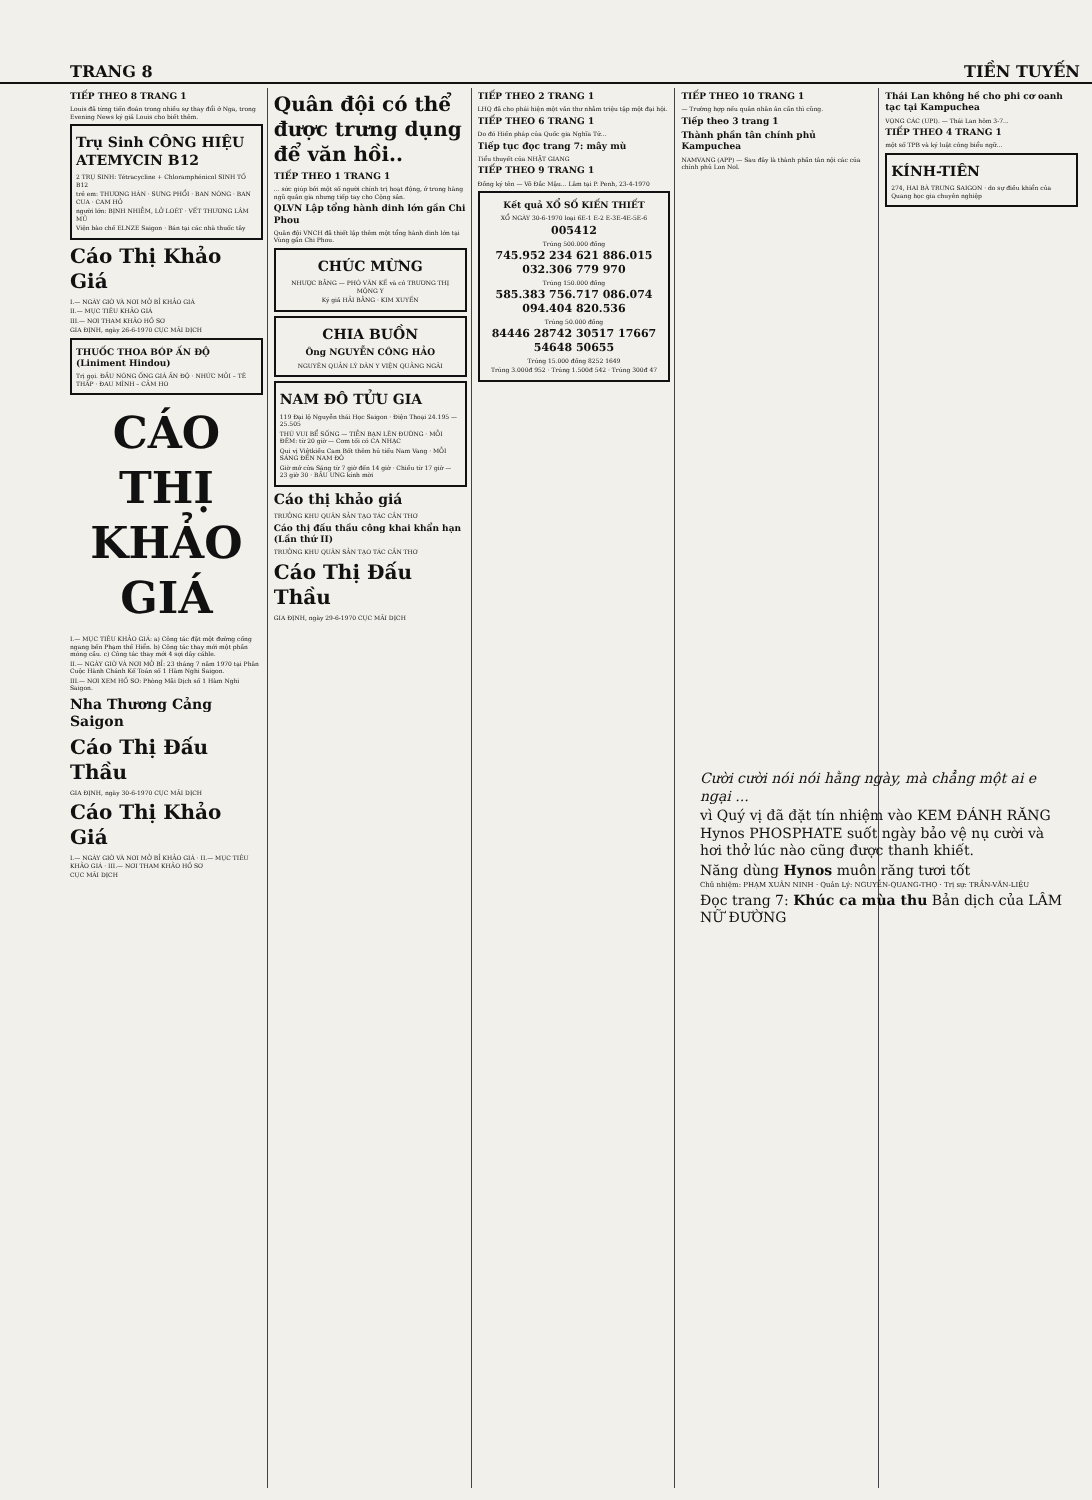TRANG 8 TIỀN TUYẾN
TIẾP THEO 8 TRANG 1
Louis đã từng tiến đoán trong nhiều sự thay đổi ở Nga, trong Evening News ký giả Louis cho biết thêm.
Trụ Sinh CÔNG HIỆU ATEMYCIN B12
2 TRỤ SINH: Tétracycline + Chloramphénicol SINH TỐ B12
trẻ em: THƯƠNG HÀN · SƯNG PHỔI · BAN NÓNG · BAN CUA · CAM HỎ
người lớn: BỊNH NHIỄM, LỞ LOÉT · VẾT THƯƠNG LÂM MỦ
Viện bào chế ELNZE Saigon · Bán tại các nhà thuốc tây
Cáo Thị Khảo Giá
I.— NGÀY GIỜ VÀ NƠI MỞ BỈ KHẢO GIÁ
II.— MỤC TIÊU KHẢO GIÁ
III.— NƠI THAM KHẢO HỒ SƠ
GIA ĐỊNH, ngày 26-6-1970 CỤC MÃI DỊCH
THUỐC THOA BÓP ẤN ĐỘ (Liniment Hindou)
Trị gọi. ĐẦU NÓNG ỐNG GIÁ ẤN ĐỘ · NHỨC MỎI – TÊ THẤP · ĐAU MÌNH – CẢM HO
CÁO THỊ KHẢO GIÁ
I.— MỤC TIÊU KHẢO GIÁ: a) Công tác đặt một đường cống ngang bến Phạm thế Hiển. b) Công tác thay mới một phần móng cầu. c) Công tác thay mới 4 sợi dây cáble.
II.— NGÀY GIỜ VÀ NƠI MỞ BỈ: 23 tháng 7 năm 1970 tại Phân Cuộc Hành Chánh Kế Toán số 1 Hàm Nghi Saigon.
III.— NƠI XEM HỒ SƠ: Phòng Mãi Dịch số 1 Hàm Nghi Saigon.
Nha Thương Cảng Saigon
Cáo Thị Đấu Thầu
GIA ĐỊNH, ngày 30-6-1970 CỤC MÃI DỊCH
Cáo Thị Khảo Giá
I.— NGÀY GIỜ VÀ NƠI MỞ BỈ KHẢO GIÁ · II.— MỤC TIÊU KHẢO GIÁ · III.— NƠI THAM KHẢO HỒ SƠ
CỤC MÃI DỊCH
Quân đội có thể được trưng dụng để văn hồi..
TIẾP THEO 1 TRANG 1
... sức giúp bởi một số người chính trị hoạt động, ở trong hàng ngũ quân gia nhưng tiếp tay cho Cộng sản.
QLVN Lập tổng hành dinh lớn gần Chi Phou
Quân đội VNCH đã thiết lập thêm một tổng hành dinh lớn tại Vùng gần Chi Phou.
CHÚC MỪNG
NHƯỢC BẰNG — PHÓ VĂN KẾ và cô TRƯƠNG THỊ MỘNG Y
Ký giả HẢI BẰNG · KIM XUYẾN
CHIA BUỒN
Ông NGUYỄN CÔNG HẢO
NGUYÊN QUẢN LÝ DÂN Y VIỆN QUẢNG NGÃI
NAM ĐÔ TỬU GIA
119 Đại lộ Nguyễn thái Học Saigon · Điện Thoại 24.195 — 25.505
THÚ VUI BỂ SỐNG — TIỄN BẠN LÊN ĐƯỜNG · MỖI ĐÊM: từ 20 giờ — Cơm tối có CA NHẠC
Qui vị Việtkiều Cam Bốt thêm hủ tiếu Nam Vang · MỖI SÁNG ĐẾN NAM ĐÔ
Giờ mở cửa Sáng từ 7 giờ đến 14 giờ · Chiều từ 17 giờ — 23 giờ 30 · BẦU ƯNG kính mời
Cáo thị khảo giá
TRƯỞNG KHU QUÂN SẢN TẠO TÁC CẦN THƠ
Cáo thị đấu thầu công khai khẩn hạn (Lần thứ II)
TRƯỞNG KHU QUÂN SẢN TẠO TÁC CẦN THƠ
Cáo Thị Đấu Thầu
GIA ĐỊNH, ngày 29-6-1970 CỤC MÃI DỊCH
TIẾP THEO 2 TRANG 1
LHQ đã cho phái hiện một văn thư nhằm triệu tập một đại hội.
TIẾP THEO 6 TRANG 1
Do đó Hiến pháp của Quốc gia Nghĩa Tử...
Tiếp tục đọc trang 7: mây mù
Tiểu thuyết của NHẬT GIANG
TIẾP THEO 9 TRANG 1
Đồng ký tên — Võ Đắc Mậu... Lâm tại P. Penh, 23-4-1970
Kết quả XỔ SỐ KIẾN THIẾT
XỔ NGÀY 30-6-1970 loại 6E-1 E-2 E-3E-4E-5E-6
005412
Trúng 500.000 đồng
745.952 234 621 886.015 032.306 779 970
Trúng 150.000 đồng
585.383 756.717 086.074 094.404 820.536
Trúng 50.000 đồng
84446 28742 30517 17667 54648 50655
Trúng 15.000 đồng 8252 1649
Trúng 3.000đ 952 · Trúng 1.500đ 542 · Trúng 300đ 47
TIẾP THEO 10 TRANG 1
— Trường hợp nếu quân nhân ân cần thì cũng.
Tiếp theo 3 trang 1
Thành phần tân chính phủ Kampuchea
NAMVANG (APP) — Sau đây là thành phần tân nội các của chính phủ Lon Nol.
Thái Lan không hề cho phi cơ oanh tạc tại Kampuchea
VỌNG CÁC (UPI). — Thái Lan hôm 3-7...
TIẾP THEO 4 TRANG 1
một số TPB và ký luật công biểu ngữ...
KÍNH-TIÊN
274, HAI BÀ TRƯNG SAIGON · do sự điều khiển của Quang học gia chuyên nghiệp
Cười cười nói nói hằng ngày, mà chẳng một ai e ngại ...
vì Quý vị đã đặt tín nhiệm vào KEM ĐÁNH RĂNG Hynos PHOSPHATE suốt ngày bảo vệ nụ cười và hơi thở lúc nào cũng được thanh khiết.
Năng dùng Hynos muôn răng tươi tốt
Chủ nhiệm: PHẠM XUÂN NINH · Quản Lý: NGUYỄN-QUANG-THỌ · Trị sự: TRẦN-VĂN-LIỆU
Đọc trang 7: Khúc ca mùa thu Bản dịch của LÂM NỮ ĐƯỜNG